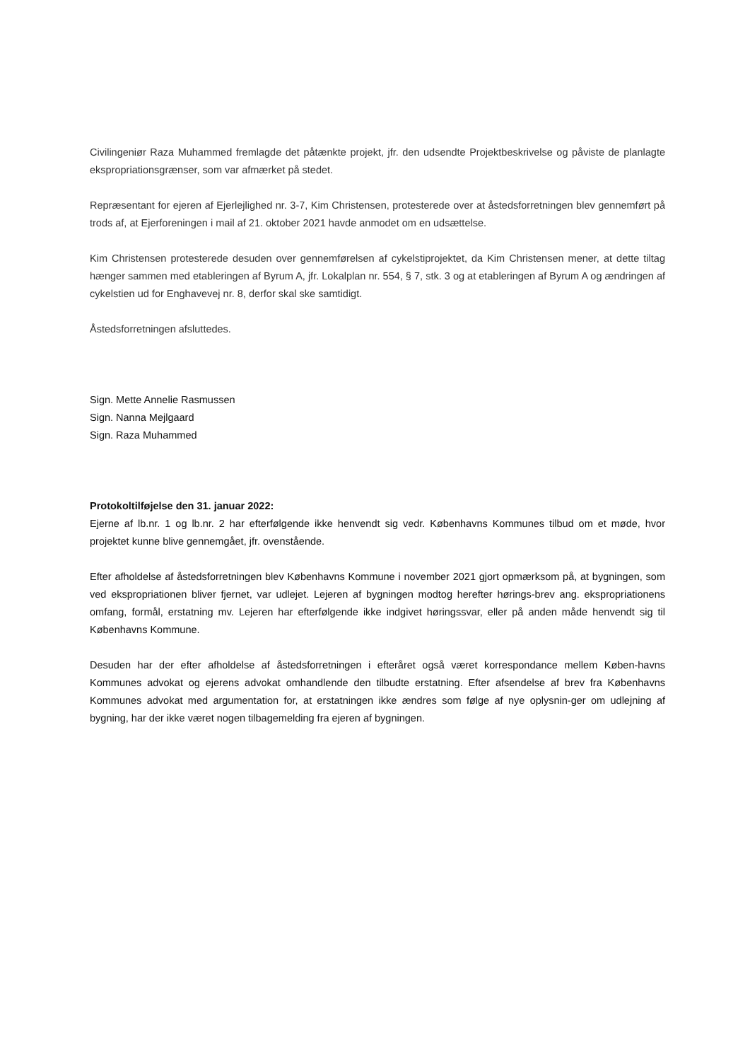Civilingeniør Raza Muhammed fremlagde det påtænkte projekt, jfr. den udsendte Projektbeskrivelse og påviste de planlagte ekspropriationsgrænser, som var afmærket på stedet.
Repræsentant for ejeren af Ejerlejlighed nr. 3-7, Kim Christensen, protesterede over at åstedsforretningen blev gennemført på trods af, at Ejerforeningen i mail af 21. oktober 2021 havde anmodet om en udsættelse.
Kim Christensen protesterede desuden over gennemførelsen af cykelstiprojektet, da Kim Christensen mener, at dette tiltag hænger sammen med etableringen af Byrum A, jfr. Lokalplan nr. 554, § 7, stk. 3 og at etableringen af Byrum A og ændringen af cykelstien ud for Enghavevej nr. 8, derfor skal ske samtidigt.
Åstedsforretningen afsluttedes.
Sign. Mette Annelie Rasmussen
Sign. Nanna Mejlgaard
Sign. Raza Muhammed
Protokoltilføjelse den 31. januar 2022:
Ejerne af lb.nr. 1 og lb.nr. 2 har efterfølgende ikke henvendt sig vedr. Københavns Kommunes tilbud om et møde, hvor projektet kunne blive gennemgået, jfr. ovenstående.
Efter afholdelse af åstedsforretningen blev Københavns Kommune i november 2021 gjort opmærksom på, at bygningen, som ved ekspropriationen bliver fjernet, var udlejet. Lejeren af bygningen modtog herefter hørings-brev ang. ekspropriationens omfang, formål, erstatning mv. Lejeren har efterfølgende ikke indgivet høringssvar, eller på anden måde henvendt sig til Københavns Kommune.
Desuden har der efter afholdelse af åstedsforretningen i efteråret også været korrespondance mellem Køben-havns Kommunes advokat og ejerens advokat omhandlende den tilbudte erstatning. Efter afsendelse af brev fra Københavns Kommunes advokat med argumentation for, at erstatningen ikke ændres som følge af nye oplysnin-ger om udlejning af bygning, har der ikke været nogen tilbagemelding fra ejeren af bygningen.